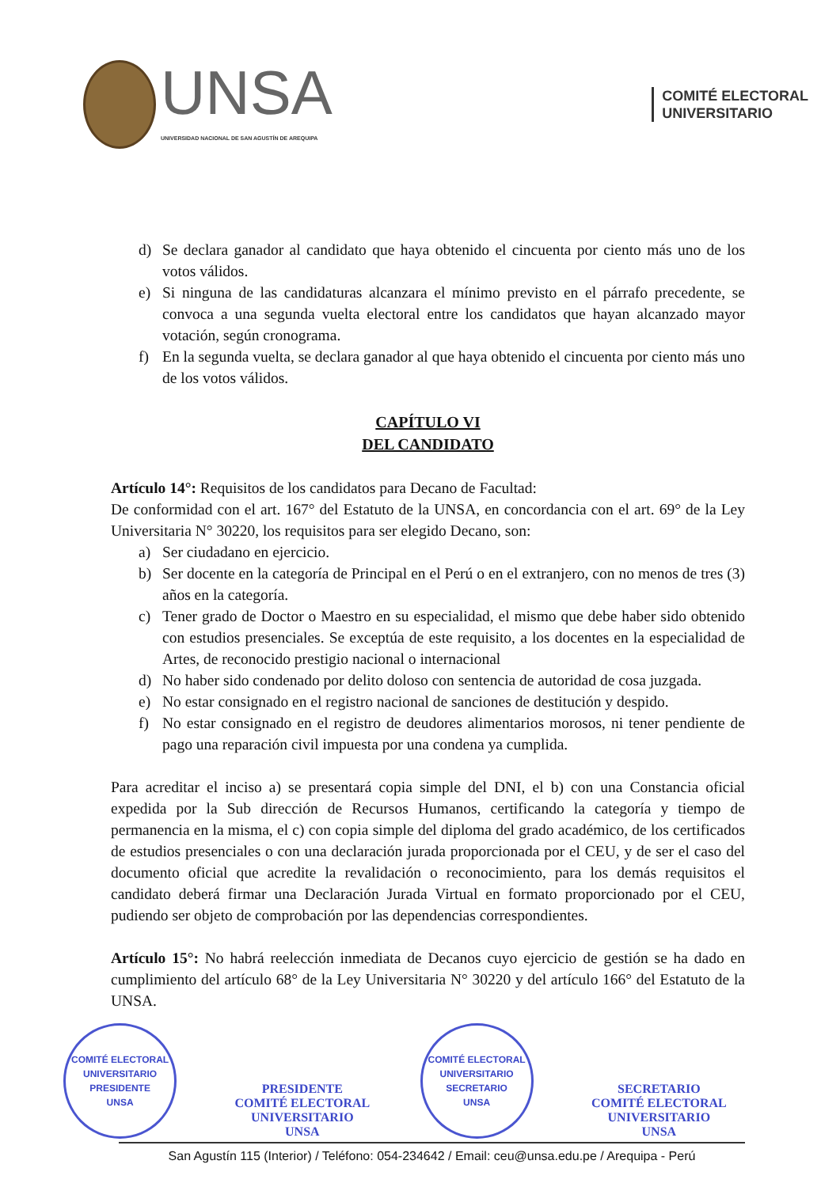UNSA
UNIVERSIDAD NACIONAL DE SAN AGUSTÍN DE AREQUIPA
COMITÉ ELECTORAL
UNIVERSITARIO
d) Se declara ganador al candidato que haya obtenido el cincuenta por ciento más uno de los votos válidos.
e) Si ninguna de las candidaturas alcanzara el mínimo previsto en el párrafo precedente, se convoca a una segunda vuelta electoral entre los candidatos que hayan alcanzado mayor votación, según cronograma.
f) En la segunda vuelta, se declara ganador al que haya obtenido el cincuenta por ciento más uno de los votos válidos.
CAPÍTULO VI
DEL CANDIDATO
Artículo 14°: Requisitos de los candidatos para Decano de Facultad:
De conformidad con el art. 167° del Estatuto de la UNSA, en concordancia con el art. 69° de la Ley Universitaria N° 30220, los requisitos para ser elegido Decano, son:
a) Ser ciudadano en ejercicio.
b) Ser docente en la categoría de Principal en el Perú o en el extranjero, con no menos de tres (3) años en la categoría.
c) Tener grado de Doctor o Maestro en su especialidad, el mismo que debe haber sido obtenido con estudios presenciales. Se exceptúa de este requisito, a los docentes en la especialidad de Artes, de reconocido prestigio nacional o internacional
d) No haber sido condenado por delito doloso con sentencia de autoridad de cosa juzgada.
e) No estar consignado en el registro nacional de sanciones de destitución y despido.
f) No estar consignado en el registro de deudores alimentarios morosos, ni tener pendiente de pago una reparación civil impuesta por una condena ya cumplida.
Para acreditar el inciso a) se presentará copia simple del DNI, el b) con una Constancia oficial expedida por la Sub dirección de Recursos Humanos, certificando la categoría y tiempo de permanencia en la misma, el c) con copia simple del diploma del grado académico, de los certificados de estudios presenciales o con una declaración jurada proporcionada por el CEU, y de ser el caso del documento oficial que acredite la revalidación o reconocimiento, para los demás requisitos el candidato deberá firmar una Declaración Jurada Virtual en formato proporcionado por el CEU, pudiendo ser objeto de comprobación por las dependencias correspondientes.
Artículo 15°: No habrá reelección inmediata de Decanos cuyo ejercicio de gestión se ha dado en cumplimiento del artículo 68° de la Ley Universitaria N° 30220 y del artículo 166° del Estatuto de la UNSA.
COMITÉ ELECTORAL UNIVERSITARIO
PRESIDENTE
UNSA
PRESIDENTE
COMITÉ ELECTORAL UNIVERSITARIO
UNSA
COMITÉ ELECTORAL UNIVERSITARIO
SECRETARIO
UNSA
SECRETARIO
COMITÉ ELECTORAL UNIVERSITARIO
UNSA
San Agustín 115 (Interior) / Teléfono: 054-234642 / Email: ceu@unsa.edu.pe / Arequipa - Perú